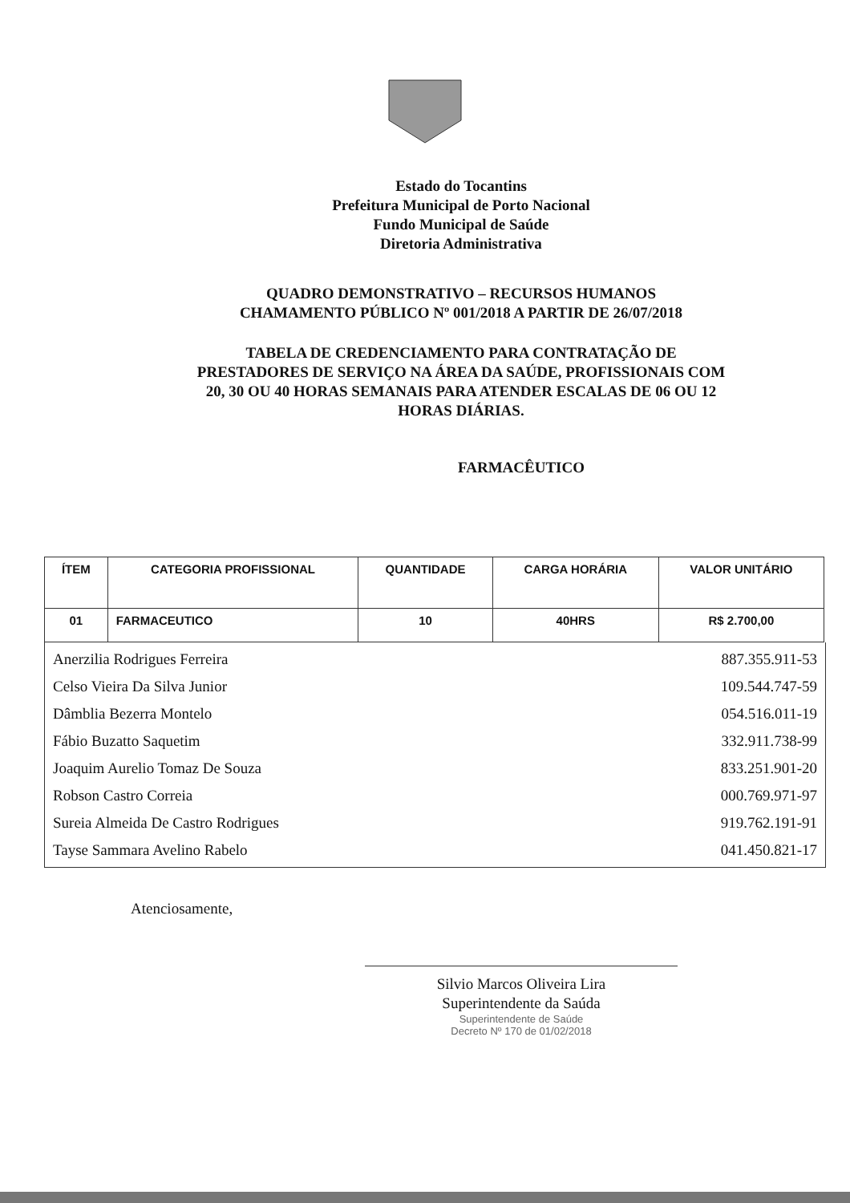Estado do Tocantins
Prefeitura Municipal de Porto Nacional
Fundo Municipal de Saúde
Diretoria Administrativa
QUADRO DEMONSTRATIVO – RECURSOS HUMANOS
CHAMAMENTO PÚBLICO Nº 001/2018 A PARTIR DE 26/07/2018
TABELA DE CREDENCIAMENTO PARA CONTRATAÇÃO DE
PRESTADORES DE SERVIÇO NA ÁREA DA SAÚDE, PROFISSIONAIS COM
20, 30 OU 40 HORAS SEMANAIS PARA ATENDER ESCALAS DE 06 OU 12
HORAS DIÁRIAS.
FARMACÊUTICO
| ÍTEM | CATEGORIA PROFISSIONAL | QUANTIDADE | CARGA HORÁRIA | VALOR UNITÁRIO |
| --- | --- | --- | --- | --- |
| 01 | FARMACEUTICO | 10 | 40HRS | R$ 2.700,00 |
Anerzilia Rodrigues Ferreira 887.355.911-53
Celso Vieira Da Silva Junior 109.544.747-59
Dâmblia Bezerra Montelo 054.516.011-19
Fábio Buzatto Saquetim 332.911.738-99
Joaquim Aurelio Tomaz De Souza 833.251.901-20
Robson Castro Correia 000.769.971-97
Sureia Almeida De Castro Rodrigues 919.762.191-91
Tayse Sammara Avelino Rabelo 041.450.821-17
Atenciosamente,
Silvio Marcos Oliveira Lira
Superintendente da Saúda
Superintendente de Saúde
Decreto Nº 170 de 01/02/2018